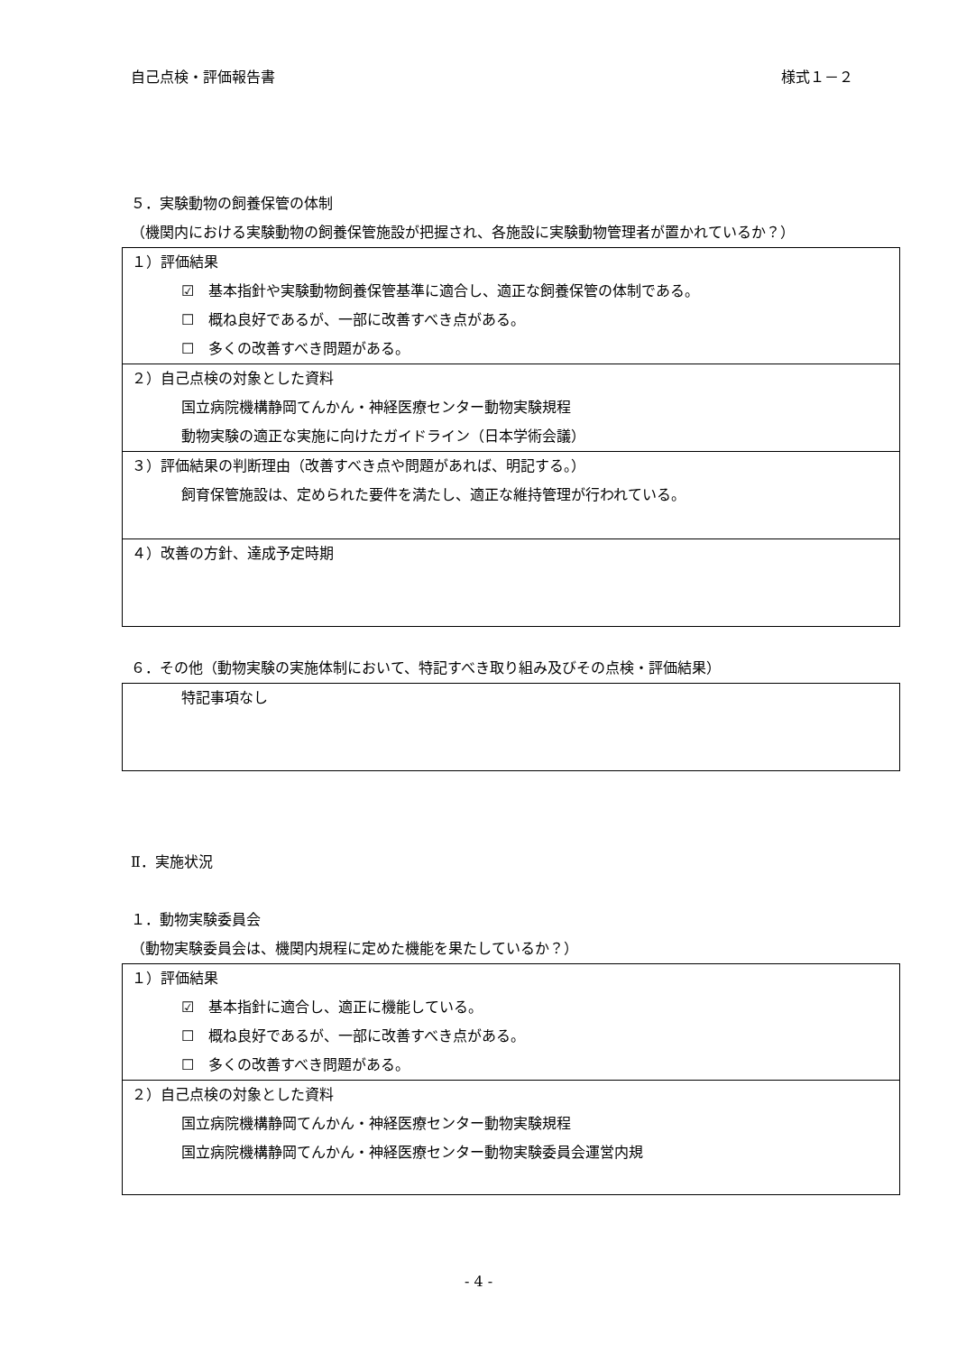自己点検・評価報告書 様式１－２
５．実験動物の飼養保管の体制
（機関内における実験動物の飼養保管施設が把握され、各施設に実験動物管理者が置かれているか？）
| １）評価結果 ☑ 基本指針や実験動物飼養保管基準に適合し、適正な飼養保管の体制である。 ☐ 概ね良好であるが、一部に改善すべき点がある。 ☐ 多くの改善すべき問題がある。 |
| ２）自己点検の対象とした資料 国立病院機構静岡てんかん・神経医療センター動物実験規程 動物実験の適正な実施に向けたガイドライン（日本学術会議） |
| ３）評価結果の判断理由（改善すべき点や問題があれば、明記する。） 飼育保管施設は、定められた要件を満たし、適正な維持管理が行われている。 |
| ４）改善の方針、達成予定時期 |
６．その他（動物実験の実施体制において、特記すべき取り組み及びその点検・評価結果）
| 特記事項なし |
Ⅱ．実施状況
１．動物実験委員会
（動物実験委員会は、機関内規程に定めた機能を果たしているか？）
| １）評価結果 ☑ 基本指針に適合し、適正に機能している。 ☐ 概ね良好であるが、一部に改善すべき点がある。 ☐ 多くの改善すべき問題がある。 |
| ２）自己点検の対象とした資料 国立病院機構静岡てんかん・神経医療センター動物実験規程 国立病院機構静岡てんかん・神経医療センター動物実験委員会運営内規 |
- 4 -